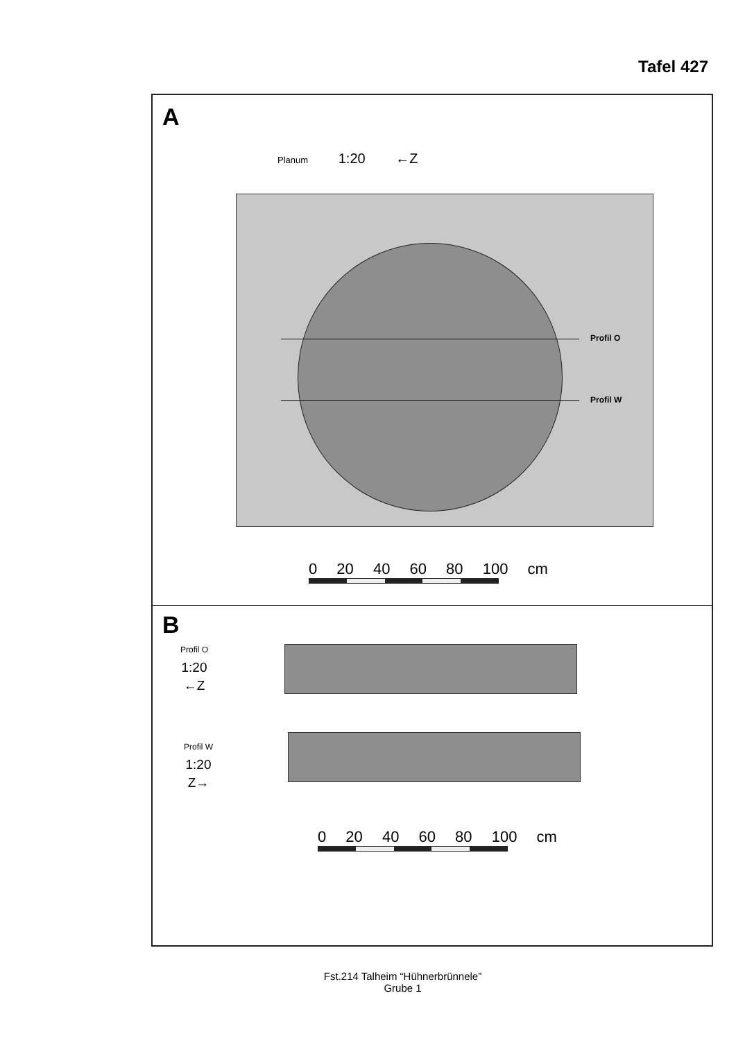Tafel 427
A
Planum 1:20 ←Z
Profil O
Profil W
0 20 40 60 80 100 cm
B
Profil O
1:20
←Z
Profil W
1:20
Z→
0 20 40 60 80 100 cm
Fst.214 Talheim “Hühnerbrünnele”
Grube 1